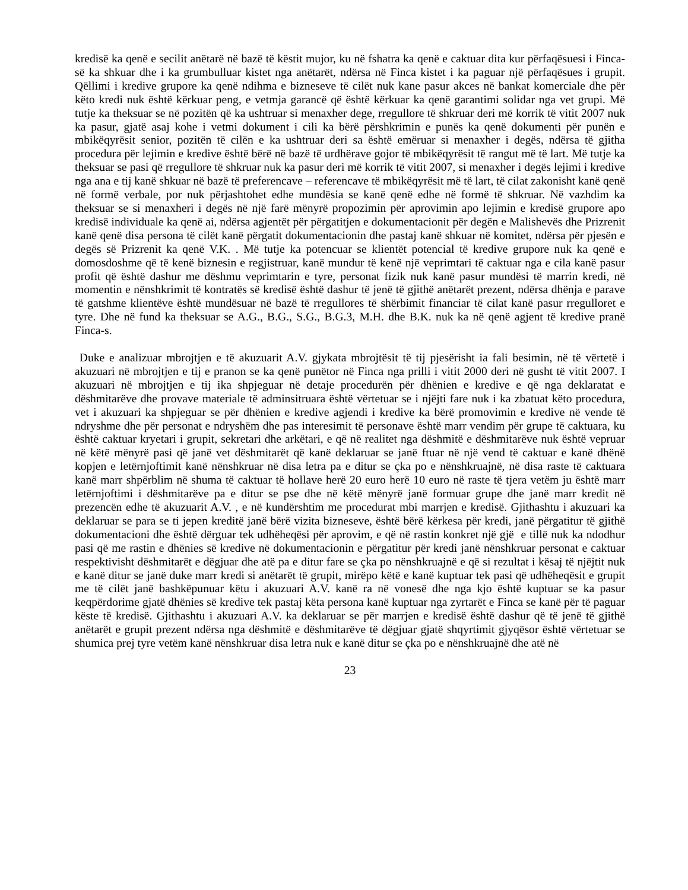kredisë ka qenë e secilit anëtarë në bazë të këstit mujor, ku në fshatra ka qenë e caktuar dita kur përfaqësuesi i Finca-së ka shkuar dhe i ka grumbulluar kistet nga anëtarët, ndërsa në Finca kistet i ka paguar një përfaqësues i grupit. Qëllimi i kredive grupore ka qenë ndihma e bizneseve të cilët nuk kane pasur akces në bankat komerciale dhe për këto kredi nuk është kërkuar peng, e vetmja garancë që është kërkuar ka qenë garantimi solidar nga vet grupi. Më tutje ka theksuar se në pozitën që ka ushtruar si menaxher dege, rregullore të shkruar deri më korrik të vitit 2007 nuk ka pasur, gjatë asaj kohe i vetmi dokument i cili ka bërë përshkrimin e punës ka qenë dokumenti për punën e mbikëqyrësit senior, pozitën të cilën e ka ushtruar deri sa është emëruar si menaxher i degës, ndërsa të gjitha procedura për lejimin e kredive është bërë në bazë të urdhërave gojor të mbikëqyrësit të rangut më të lart. Më tutje ka theksuar se pasi që rregullore të shkruar nuk ka pasur deri më korrik të vitit 2007, si menaxher i degës lejimi i kredive nga ana e tij kanë shkuar në bazë të preferencave – referencave të mbikëqyrësit më të lart, të cilat zakonisht kanë qenë në formë verbale, por nuk përjashtohet edhe mundësia se kanë qenë edhe në formë të shkruar. Në vazhdim ka theksuar se si menaxheri i degës në një farë mënyrë propozimin për aprovimin apo lejimin e kredisë grupore apo kredisë individuale ka qenë ai, ndërsa agjentët për përgatitjen e dokumentacionit për degën e Malishevës dhe Prizrenit kanë qenë disa persona të cilët kanë përgatit dokumentacionin dhe pastaj kanë shkuar në komitet, ndërsa për pjesën e degës së Prizrenit ka qenë V.K. . Më tutje ka potencuar se klientët potencial të kredive grupore nuk ka qenë e domosdoshme që të kenë biznesin e regjistruar, kanë mundur të kenë një veprimtari të caktuar nga e cila kanë pasur profit që është dashur me dëshmu veprimtarin e tyre, personat fizik nuk kanë pasur mundësi të marrin kredi, në momentin e nënshkrimit të kontratës së kredisë është dashur të jenë të gjithë anëtarët prezent, ndërsa dhënja e parave të gatshme klientëve është mundësuar në bazë të rregullores të shërbimit financiar të cilat kanë pasur rregulloret e tyre. Dhe në fund ka theksuar se A.G., B.G., S.G., B.G.3, M.H. dhe B.K. nuk ka në qenë agjent të kredive pranë Finca-s.
Duke e analizuar mbrojtjen e të akuzuarit A.V. gjykata mbrojtësit të tij pjesërisht ia fali besimin, në të vërtetë i akuzuari në mbrojtjen e tij e pranon se ka qenë punëtor në Finca nga prilli i vitit 2000 deri në gusht të vitit 2007. I akuzuari në mbrojtjen e tij ika shpjeguar në detaje procedurën për dhënien e kredive e që nga deklaratat e dëshmitarëve dhe provave materiale të adminsitruara është vërtetuar se i njëjti fare nuk i ka zbatuat këto procedura, vet i akuzuari ka shpjeguar se për dhënien e kredive agjendi i kredive ka bërë promovimin e kredive në vende të ndryshme dhe për personat e ndryshëm dhe pas interesimit të personave është marr vendim për grupe të caktuara, ku është caktuar kryetari i grupit, sekretari dhe arkëtari, e që në realitet nga dëshmitë e dëshmitarëve nuk është vepruar në këtë mënyrë pasi që janë vet dëshmitarët që kanë deklaruar se janë ftuar në një vend të caktuar e kanë dhënë kopjen e letërnjoftimit kanë nënshkruar në disa letra pa e ditur se çka po e nënshkruajnë, në disa raste të caktuara kanë marr shpërblim në shuma të caktuar të hollave herë 20 euro herë 10 euro në raste të tjera vetëm ju është marr letërnjoftimi i dëshmitarëve pa e ditur se pse dhe në këtë mënyrë janë formuar grupe dhe janë marr kredit në prezencën edhe të akuzuarit A.V. , e në kundërshtim me procedurat mbi marrjen e kredisë. Gjithashtu i akuzuari ka deklaruar se para se ti jepen kreditë janë bërë vizita bizneseve, është bërë kërkesa për kredi, janë përgatitur të gjithë dokumentacioni dhe është dërguar tek udhëheqësi për aprovim, e që në rastin konkret një gjë e tillë nuk ka ndodhur pasi që me rastin e dhënies së kredive në dokumentacionin e përgatitur për kredi janë nënshkruar personat e caktuar respektivisht dëshmitarët e dëgjuar dhe atë pa e ditur fare se çka po nënshkruajnë e që si rezultat i kësaj të njëjtit nuk e kanë ditur se janë duke marr kredi si anëtarët të grupit, mirëpo këtë e kanë kuptuar tek pasi që udhëheqësit e grupit me të cilët janë bashkëpunuar këtu i akuzuari A.V. kanë ra në vonesë dhe nga kjo është kuptuar se ka pasur keqpërdorime gjatë dhënies së kredive tek pastaj këta persona kanë kuptuar nga zyrtarët e Finca se kanë për të paguar këste të kredisë. Gjithashtu i akuzuari A.V. ka deklaruar se për marrjen e kredisë është dashur që të jenë të gjithë anëtarët e grupit prezent ndërsa nga dëshmitë e dëshmitarëve të dëgjuar gjatë shqyrtimit gjyqësor është vërtetuar se shumica prej tyre vetëm kanë nënshkruar disa letra nuk e kanë ditur se çka po e nënshkruajnë dhe atë në
23